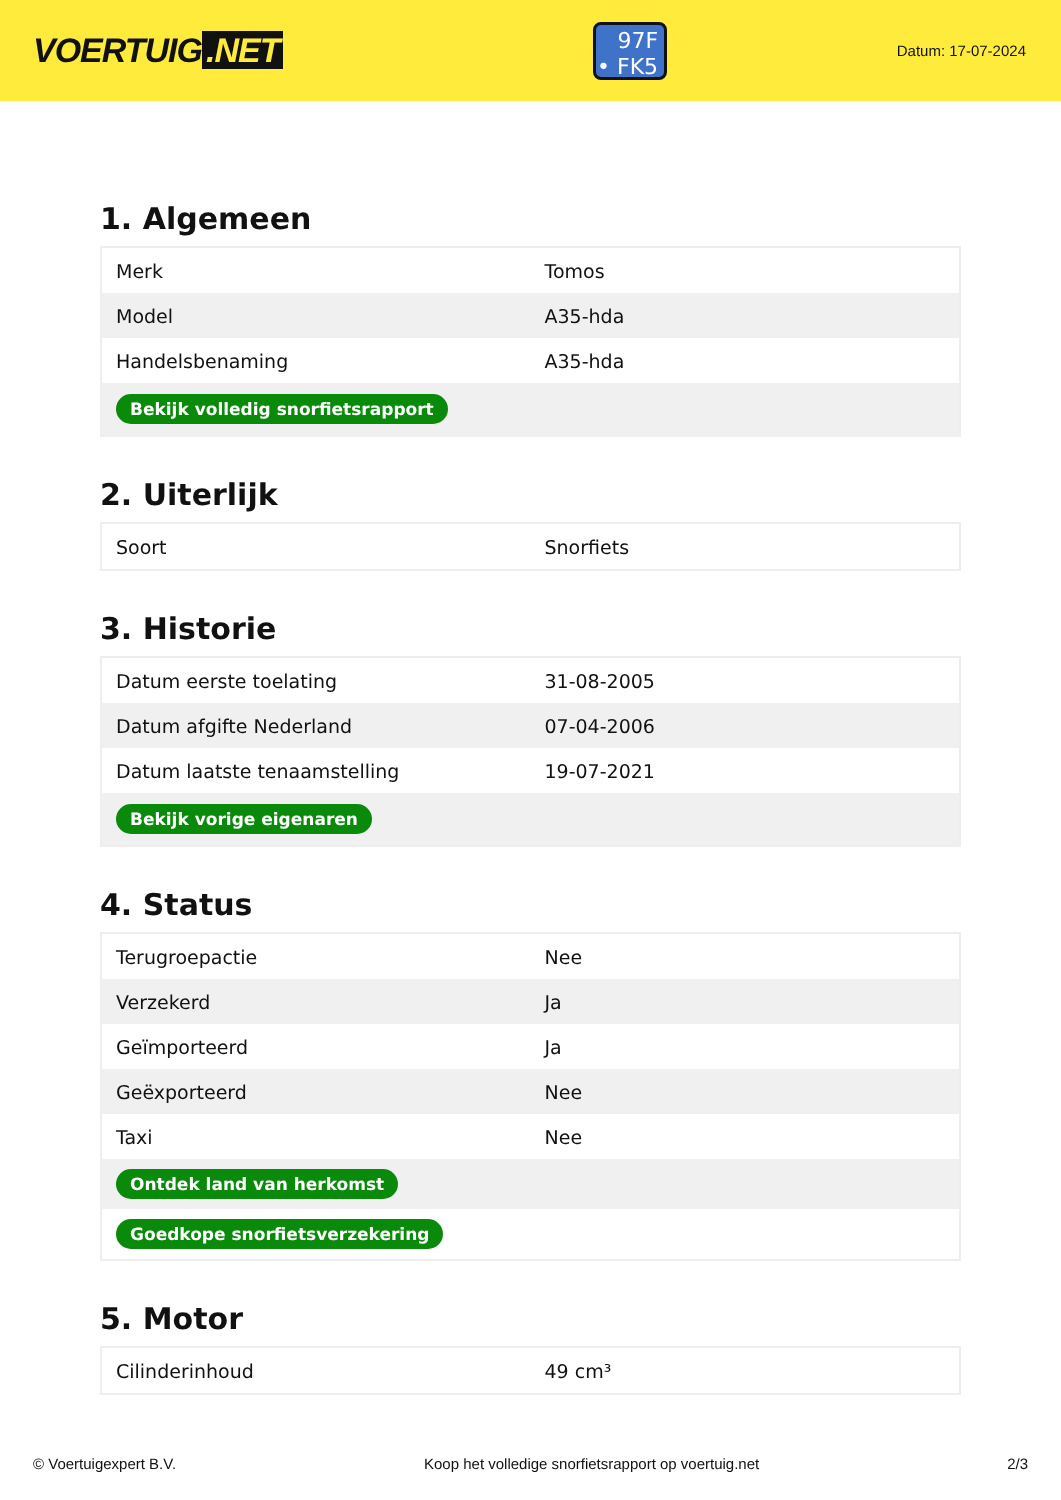VOERTUIG.NET
97F
• FK5
Datum: 17-07-2024
1. Algemeen
| Merk | Tomos |
| Model | A35-hda |
| Handelsbenaming | A35-hda |
| Bekijk volledig snorfietsrapport | |
2. Uiterlijk
| Soort | Snorfiets |
3. Historie
| Datum eerste toelating | 31-08-2005 |
| Datum afgifte Nederland | 07-04-2006 |
| Datum laatste tenaamstelling | 19-07-2021 |
| Bekijk vorige eigenaren | |
4. Status
| Terugroepactie | Nee |
| Verzekerd | Ja |
| Geïmporteerd | Ja |
| Geëxporteerd | Nee |
| Taxi | Nee |
| Ontdek land van herkomst | |
| Goedkope snorfietsverzekering | |
5. Motor
| Cilinderinhoud | 49 cm³ |
© Voertuigexpert B.V. Koop het volledige snorfietsrapport op voertuig.net 2/3